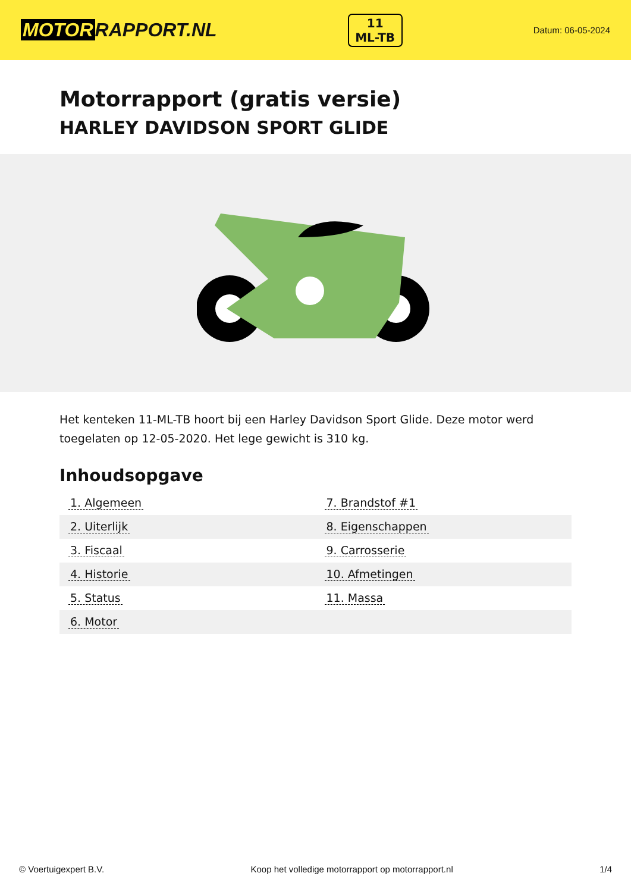MOTOR RAPPORT.NL
11
ML-TB
Datum: 06-05-2024
Motorrapport (gratis versie)
HARLEY DAVIDSON SPORT GLIDE
Het kenteken 11-ML-TB hoort bij een Harley Davidson Sport Glide. Deze motor werd toegelaten op 12-05-2020. Het lege gewicht is 310 kg.
Inhoudsopgave
| 1. Algemeen | 7. Brandstof #1 |
| 2. Uiterlijk | 8. Eigenschappen |
| 3. Fiscaal | 9. Carrosserie |
| 4. Historie | 10. Afmetingen |
| 5. Status | 11. Massa |
| 6. Motor | |
© Voertuigexpert B.V. Koop het volledige motorrapport op motorrapport.nl 1/4